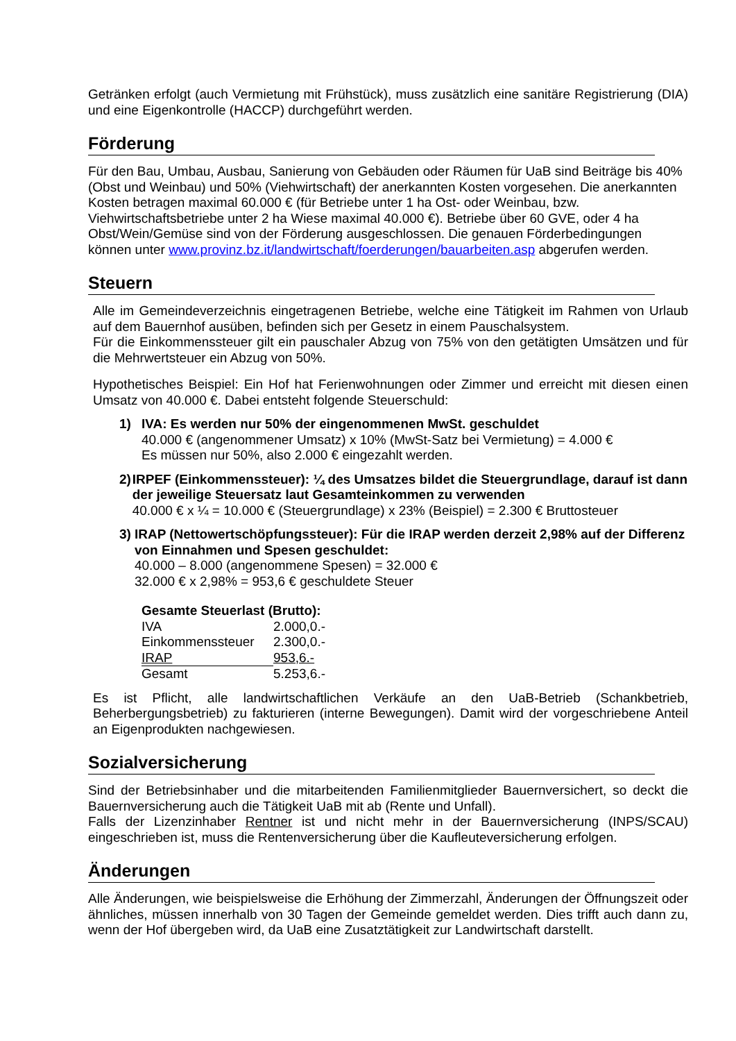Getränken erfolgt (auch Vermietung mit Frühstück), muss zusätzlich eine sanitäre Registrierung (DIA) und eine Eigenkontrolle (HACCP) durchgeführt werden.
Förderung
Für den Bau, Umbau, Ausbau, Sanierung von Gebäuden oder Räumen für UaB sind Beiträge bis 40% (Obst und Weinbau) und 50% (Viehwirtschaft) der anerkannten Kosten vorgesehen. Die anerkannten Kosten betragen maximal 60.000 € (für Betriebe unter 1 ha Ost- oder Weinbau, bzw. Viehwirtschaftsbetriebe unter 2 ha Wiese maximal 40.000 €). Betriebe über 60 GVE, oder 4 ha Obst/Wein/Gemüse sind von der Förderung ausgeschlossen. Die genauen Förderbedingungen können unter www.provinz.bz.it/landwirtschaft/foerderungen/bauarbeiten.asp abgerufen werden.
Steuern
Alle im Gemeindeverzeichnis eingetragenen Betriebe, welche eine Tätigkeit im Rahmen von Urlaub auf dem Bauernhof ausüben, befinden sich per Gesetz in einem Pauschalsystem.
Für die Einkommenssteuer gilt ein pauschaler Abzug von 75% von den getätigten Umsätzen und für die Mehrwertsteuer ein Abzug von 50%.
Hypothetisches Beispiel: Ein Hof hat Ferienwohnungen oder Zimmer und erreicht mit diesen einen Umsatz von 40.000 €. Dabei entsteht folgende Steuerschuld:
1) IVA: Es werden nur 50% der eingenommenen MwSt. geschuldet
40.000 € (angenommener Umsatz) x 10% (MwSt-Satz bei Vermietung) = 4.000 €
Es müssen nur 50%, also 2.000 € eingezahlt werden.
2) IRPEF (Einkommenssteuer): ¼ des Umsatzes bildet die Steuergrundlage, darauf ist dann der jeweilige Steuersatz laut Gesamteinkommen zu verwenden
40.000 € x ¼ = 10.000 € (Steuergrundlage) x 23% (Beispiel) = 2.300 € Bruttosteuer
3) IRAP (Nettowertschöpfungssteuer): Für die IRAP werden derzeit 2,98% auf der Differenz von Einnahmen und Spesen geschuldet:
40.000 – 8.000 (angenommene Spesen) = 32.000 €
32.000 € x 2,98% = 953,6 € geschuldete Steuer
| Gesamte Steuerlast (Brutto): | |
| IVA | 2.000,0.- |
| Einkommenssteuer | 2.300,0.- |
| IRAP | 953,6.- |
| Gesamt | 5.253,6.- |
Es ist Pflicht, alle landwirtschaftlichen Verkäufe an den UaB-Betrieb (Schankbetrieb, Beherbergungsbetrieb) zu fakturieren (interne Bewegungen). Damit wird der vorgeschriebene Anteil an Eigenprodukten nachgewiesen.
Sozialversicherung
Sind der Betriebsinhaber und die mitarbeitenden Familienmitglieder Bauernversichert, so deckt die Bauernversicherung auch die Tätigkeit UaB mit ab (Rente und Unfall).
Falls der Lizenzinhaber Rentner ist und nicht mehr in der Bauernversicherung (INPS/SCAU) eingeschrieben ist, muss die Rentenversicherung über die Kaufleuteversicherung erfolgen.
Änderungen
Alle Änderungen, wie beispielsweise die Erhöhung der Zimmerzahl, Änderungen der Öffnungszeit oder ähnliches, müssen innerhalb von 30 Tagen der Gemeinde gemeldet werden. Dies trifft auch dann zu, wenn der Hof übergeben wird, da UaB eine Zusatztätigkeit zur Landwirtschaft darstellt.